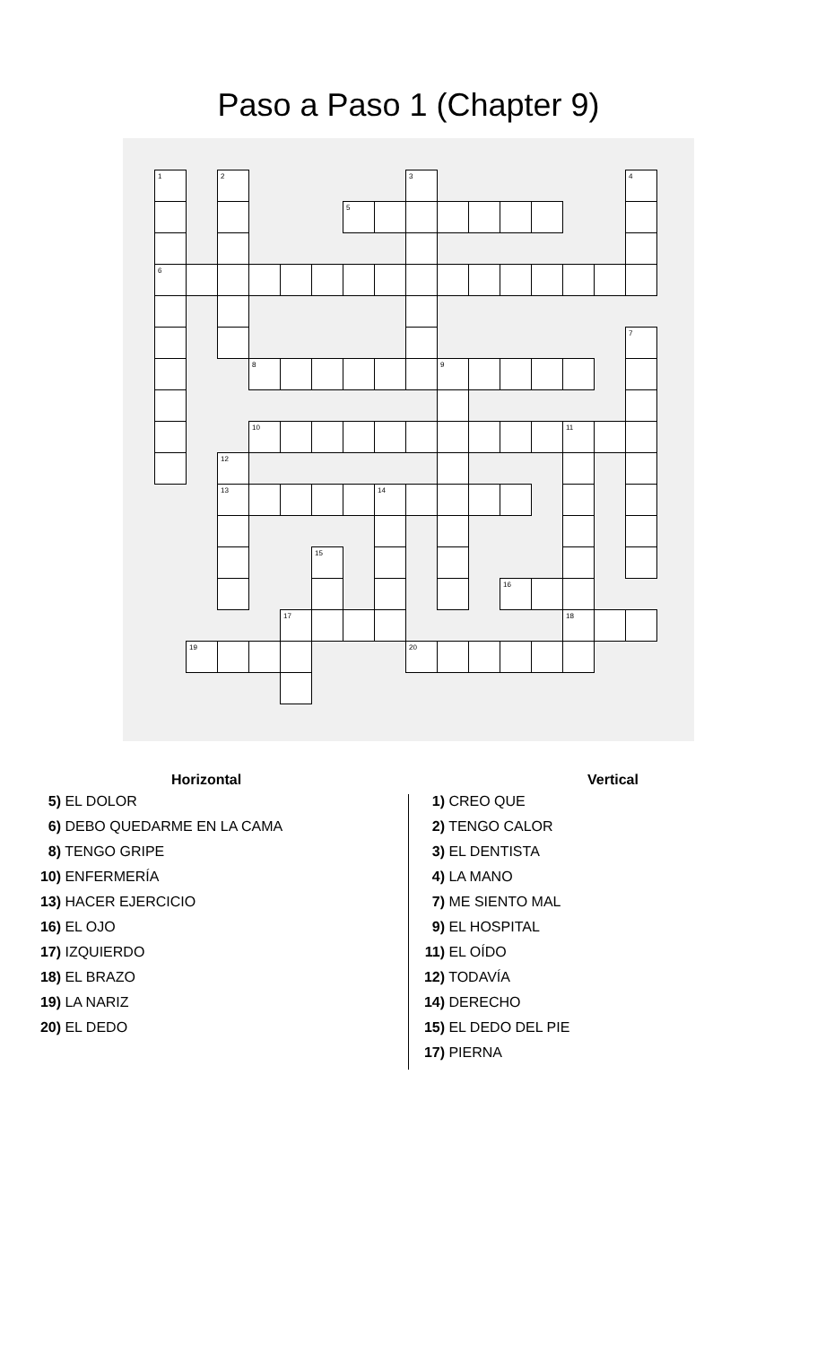Paso a Paso 1 (Chapter 9)
| 1 | | 2 | | | | | | 3 | | | | | | | 4 |
| | | | | | | 5 | | | | | | | | | |
| 6 | | | | | | | | | | | | | | | |
| | | | | | | | | | | | | | | | 7 |
| | | | 8 | | | | | | 9 | | | | | | |
| | | | 10 | | | | | | | | | | 11 | | |
| | | 12 | | | | | | | | | | | | | |
| | | 13 | | | | | 14 | | | | | | | | |
| | | | | | 15 | | | | | | | | | | |
| | | | | | | | | | | | 16 | | | | |
| | | | | 17 | | | | | | | | | 18 | | |
| | 19 | | | | | | | 20 | | | | | | | |
Horizontal
5) EL DOLOR
6) DEBO QUEDARME EN LA CAMA
8) TENGO GRIPE
10) ENFERMERÍA
13) HACER EJERCICIO
16) EL OJO
17) IZQUIERDO
18) EL BRAZO
19) LA NARIZ
20) EL DEDO
Vertical
1) CREO QUE
2) TENGO CALOR
3) EL DENTISTA
4) LA MANO
7) ME SIENTO MAL
9) EL HOSPITAL
11) EL OÍDO
12) TODAVÍA
14) DERECHO
15) EL DEDO DEL PIE
17) PIERNA